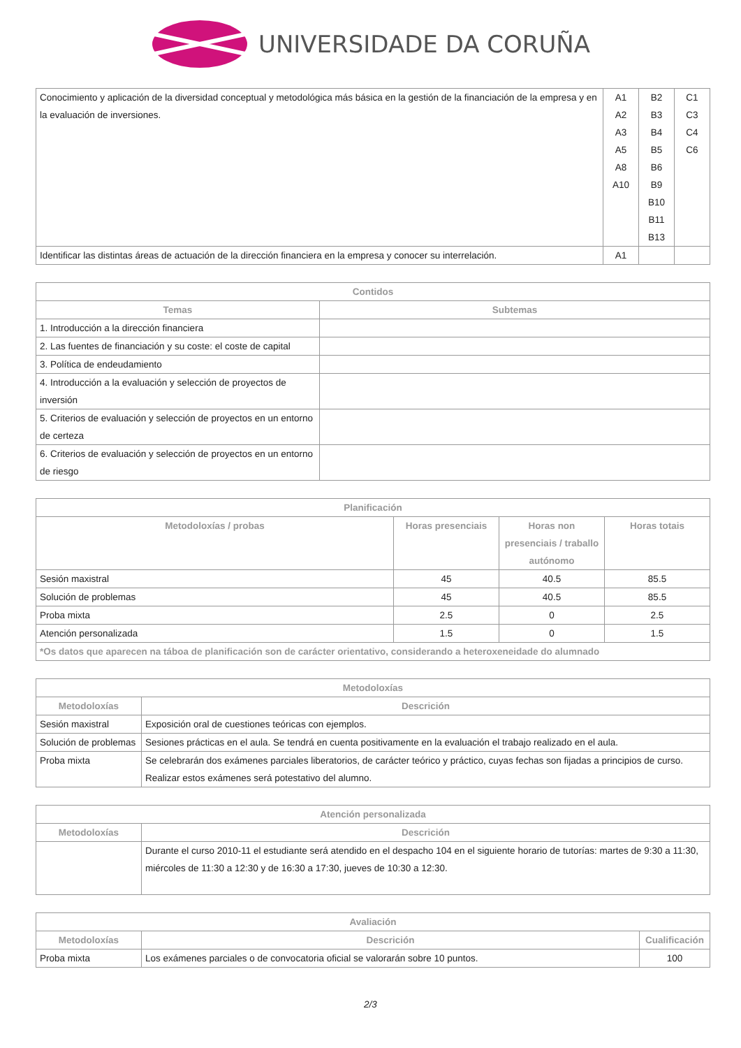UNIVERSIDADE DA CORUÑA
| Conocimiento y aplicación de la diversidad conceptual y metodológica más básica en la gestión de la financiación de la empresa y en la evaluación de inversiones. | A1 A2 A3 A5 A8 A10 | B2 B3 B4 B5 B6 B9 B10 B11 B13 | C1 C3 C4 C6 |
| Identificar las distintas áreas de actuación de la dirección financiera en la empresa y conocer su interrelación. | A1 | | |
| Contidos | |
| --- | --- |
| Temas | Subtemas |
| 1. Introducción a la dirección financiera | |
| 2. Las fuentes de financiación y su coste: el coste de capital | |
| 3. Política de endeudamiento | |
| 4. Introducción a la evaluación y selección de proyectos de inversión | |
| 5. Criterios de evaluación y selección de proyectos en un entorno de certeza | |
| 6. Criterios de evaluación y selección de proyectos en un entorno de riesgo | |
| Planificación | | | |
| --- | --- | --- | --- |
| Metodoloxías / probas | Horas presenciais | Horas non presenciais / traballo autónomo | Horas totais |
| Sesión maxistral | 45 | 40.5 | 85.5 |
| Solución de problemas | 45 | 40.5 | 85.5 |
| Proba mixta | 2.5 | 0 | 2.5 |
| Atención personalizada | 1.5 | 0 | 1.5 |
| *Os datos que aparecen na táboa de planificación son de carácter orientativo, considerando a heteroxeneidade do alumnado | | | |
| Metodoloxías | |
| --- | --- |
| Metodoloxías | Descrición |
| Sesión maxistral | Exposición oral de cuestiones teóricas con ejemplos. |
| Solución de problemas | Sesiones prácticas en el aula. Se tendrá en cuenta positivamente en la evaluación el trabajo realizado en el aula. |
| Proba mixta | Se celebrarán dos exámenes parciales liberatorios, de carácter teórico y práctico, cuyas fechas son fijadas a principios de curso. Realizar estos exámenes será potestativo del alumno. |
| Atención personalizada | |
| --- | --- |
| Metodoloxías | Descrición |
| | Durante el curso 2010-11 el estudiante será atendido en el despacho 104 en el siguiente horario de tutorías: martes de 9:30 a 11:30, miércoles de 11:30 a 12:30 y de 16:30 a 17:30, jueves de 10:30 a 12:30. |
| Avaliación | | |
| --- | --- | --- |
| Metodoloxías | Descrición | Cualificación |
| Proba mixta | Los exámenes parciales o de convocatoria oficial se valorarán sobre 10 puntos. | 100 |
2/3